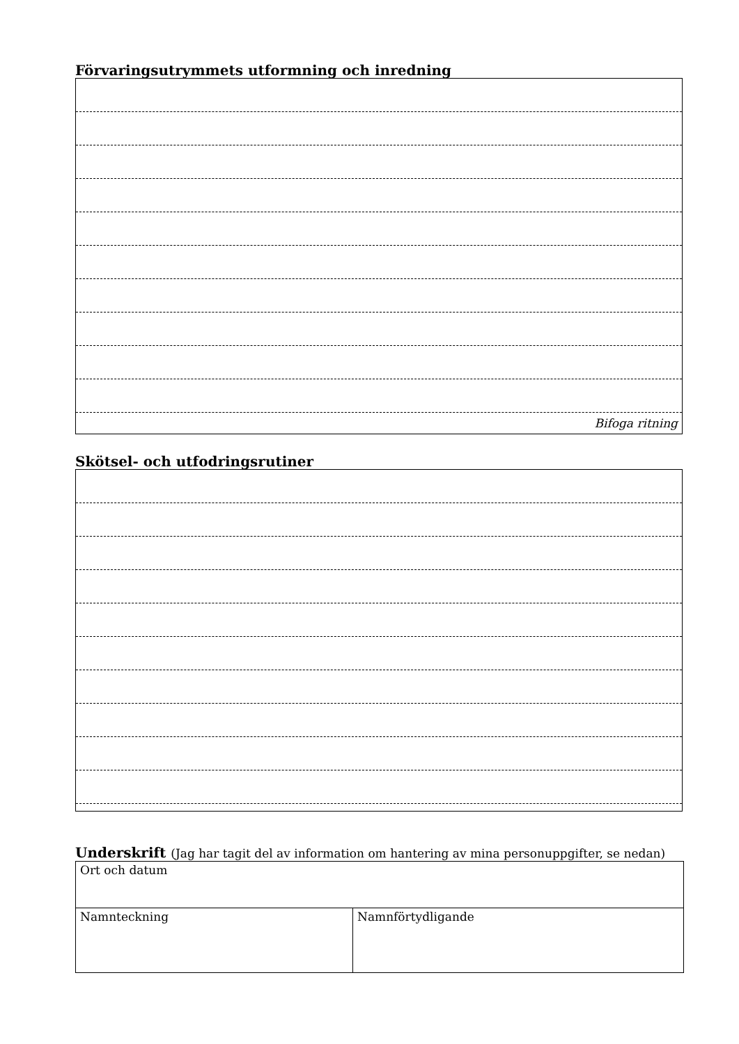Förvaringsutrymmets utformning och inredning
Bifoga ritning
Skötsel- och utfodringsrutiner
Underskrift (Jag har tagit del av information om hantering av mina personuppgifter, se nedan)
| Ort och datum | |
| Namnteckning | Namnförtydligande |